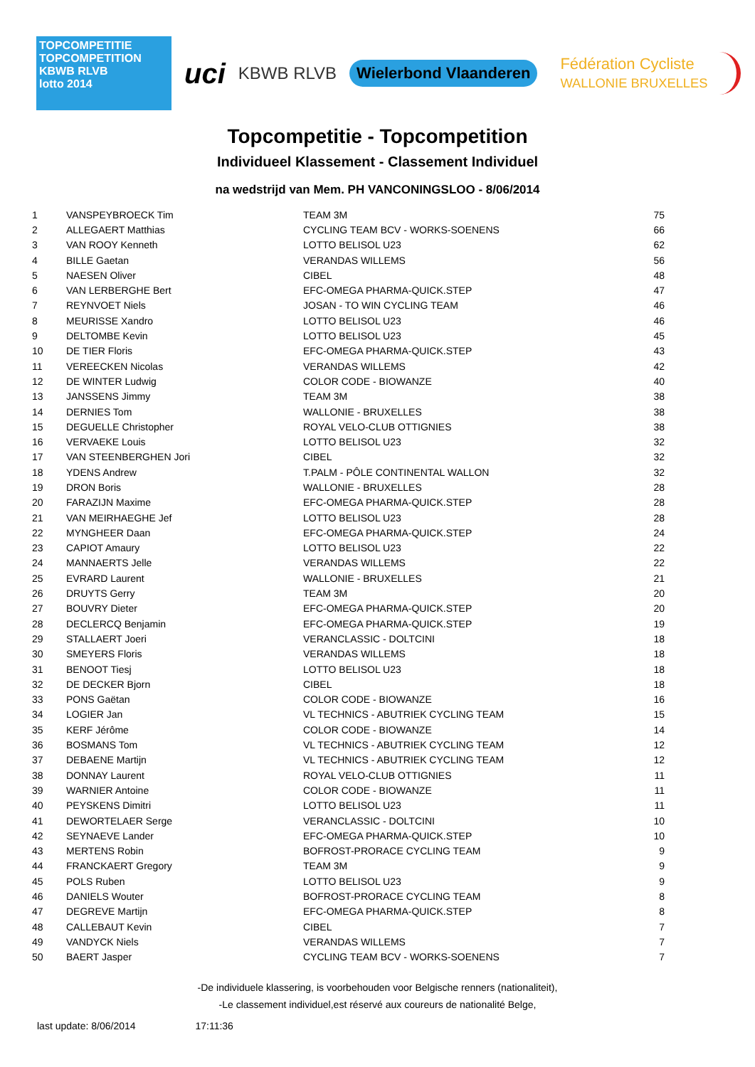TOPCOMPETITIE
TOPCOMPETITION
KBWB RLVB
lotto 2014
uci
KBWB RLVB
Wielerbond Vlaanderen
Fédération Cycliste
WALLONIE BRUXELLES
Topcompetitie - Topcompetition
Individueel Klassement - Classement Individuel
na wedstrijd van Mem. PH VANCONINGSLOO - 8/06/2014
| 1 | VANSPEYBROECK Tim | TEAM 3M | 75 |
| 2 | ALLEGAERT Matthias | CYCLING TEAM BCV - WORKS-SOENENS | 66 |
| 3 | VAN ROOY Kenneth | LOTTO BELISOL U23 | 62 |
| 4 | BILLE Gaetan | VERANDAS WILLEMS | 56 |
| 5 | NAESEN Oliver | CIBEL | 48 |
| 6 | VAN LERBERGHE Bert | EFC-OMEGA PHARMA-QUICK.STEP | 47 |
| 7 | REYNVOET Niels | JOSAN - TO WIN CYCLING TEAM | 46 |
| 8 | MEURISSE Xandro | LOTTO BELISOL U23 | 46 |
| 9 | DELTOMBE Kevin | LOTTO BELISOL U23 | 45 |
| 10 | DE TIER Floris | EFC-OMEGA PHARMA-QUICK.STEP | 43 |
| 11 | VEREECKEN Nicolas | VERANDAS WILLEMS | 42 |
| 12 | DE WINTER Ludwig | COLOR CODE - BIOWANZE | 40 |
| 13 | JANSSENS Jimmy | TEAM 3M | 38 |
| 14 | DERNIES Tom | WALLONIE - BRUXELLES | 38 |
| 15 | DEGUELLE Christopher | ROYAL VELO-CLUB OTTIGNIES | 38 |
| 16 | VERVAEKE Louis | LOTTO BELISOL U23 | 32 |
| 17 | VAN STEENBERGHEN Jori | CIBEL | 32 |
| 18 | YDENS Andrew | T.PALM - PÔLE CONTINENTAL WALLON | 32 |
| 19 | DRON Boris | WALLONIE - BRUXELLES | 28 |
| 20 | FARAZIJN Maxime | EFC-OMEGA PHARMA-QUICK.STEP | 28 |
| 21 | VAN MEIRHAEGHE Jef | LOTTO BELISOL U23 | 28 |
| 22 | MYNGHEER Daan | EFC-OMEGA PHARMA-QUICK.STEP | 24 |
| 23 | CAPIOT Amaury | LOTTO BELISOL U23 | 22 |
| 24 | MANNAERTS Jelle | VERANDAS WILLEMS | 22 |
| 25 | EVRARD Laurent | WALLONIE - BRUXELLES | 21 |
| 26 | DRUYTS Gerry | TEAM 3M | 20 |
| 27 | BOUVRY Dieter | EFC-OMEGA PHARMA-QUICK.STEP | 20 |
| 28 | DECLERCQ Benjamin | EFC-OMEGA PHARMA-QUICK.STEP | 19 |
| 29 | STALLAERT Joeri | VERANCLASSIC - DOLTCINI | 18 |
| 30 | SMEYERS Floris | VERANDAS WILLEMS | 18 |
| 31 | BENOOT Tiesj | LOTTO BELISOL U23 | 18 |
| 32 | DE DECKER Bjorn | CIBEL | 18 |
| 33 | PONS Gaëtan | COLOR CODE - BIOWANZE | 16 |
| 34 | LOGIER Jan | VL TECHNICS - ABUTRIEK CYCLING TEAM | 15 |
| 35 | KERF Jérôme | COLOR CODE - BIOWANZE | 14 |
| 36 | BOSMANS Tom | VL TECHNICS - ABUTRIEK CYCLING TEAM | 12 |
| 37 | DEBAENE Martijn | VL TECHNICS - ABUTRIEK CYCLING TEAM | 12 |
| 38 | DONNAY Laurent | ROYAL VELO-CLUB OTTIGNIES | 11 |
| 39 | WARNIER Antoine | COLOR CODE - BIOWANZE | 11 |
| 40 | PEYSKENS Dimitri | LOTTO BELISOL U23 | 11 |
| 41 | DEWORTELAER Serge | VERANCLASSIC - DOLTCINI | 10 |
| 42 | SEYNAEVE Lander | EFC-OMEGA PHARMA-QUICK.STEP | 10 |
| 43 | MERTENS Robin | BOFROST-PRORACE CYCLING TEAM | 9 |
| 44 | FRANCKAERT Gregory | TEAM 3M | 9 |
| 45 | POLS Ruben | LOTTO BELISOL U23 | 9 |
| 46 | DANIELS Wouter | BOFROST-PRORACE CYCLING TEAM | 8 |
| 47 | DEGREVE Martijn | EFC-OMEGA PHARMA-QUICK.STEP | 8 |
| 48 | CALLEBAUT Kevin | CIBEL | 7 |
| 49 | VANDYCK Niels | VERANDAS WILLEMS | 7 |
| 50 | BAERT Jasper | CYCLING TEAM BCV - WORKS-SOENENS | 7 |
-De individuele klassering, is voorbehouden voor Belgische renners (nationaliteit),
-Le classement individuel,est réservé aux coureurs de nationalité Belge,
last update: 8/06/2014 17:11:36